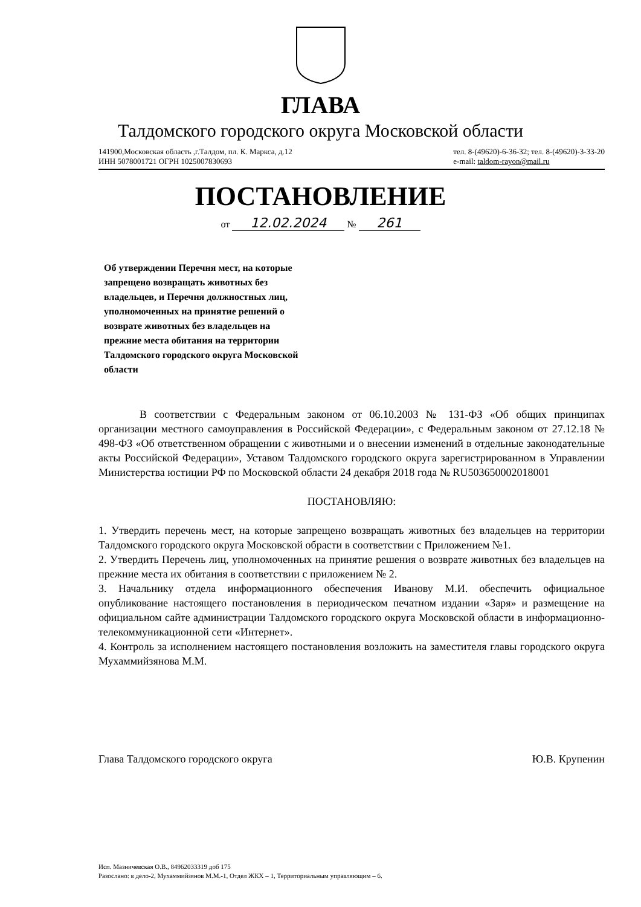ГЛАВА
Талдомского городского округа Московской области
141900,Московская область ,г.Талдом, пл. К. Маркса, д.12
ИНН 5078001721 ОГРН 1025007830693
тел. 8-(49620)-6-36-32; тел. 8-(49620)-3-33-20
e-mail: taldom-rayon@mail.ru
ПОСТАНОВЛЕНИЕ
от 12.02.2024 № 261
Об утверждении Перечня мест, на которые запрещено возвращать животных без владельцев, и Перечня должностных лиц, уполномоченных на принятие решений о возврате животных без владельцев на прежние места обитания на территории Талдомского городского округа Московской области
В соответствии с Федеральным законом от 06.10.2003 № 131-ФЗ «Об общих принципах организации местного самоуправления в Российской Федерации», с Федеральным законом от 27.12.18 № 498-ФЗ «Об ответственном обращении с животными и о внесении изменений в отдельные законодательные акты Российской Федерации», Уставом Талдомского городского округа зарегистрированном в Управлении Министерства юстиции РФ по Московской области 24 декабря 2018 года № RU503650002018001
ПОСТАНОВЛЯЮ:
1. Утвердить перечень мест, на которые запрещено возвращать животных без владельцев на территории Талдомского городского округа Московской обрасти в соответствии с Приложением №1.
2. Утвердить Перечень лиц, уполномоченных на принятие решения о возврате животных без владельцев на прежние места их обитания в соответствии с приложением № 2.
3. Начальнику отдела информационного обеспечения Иванову М.И. обеспечить официальное опубликование настоящего постановления в периодическом печатном издании «Заря» и размещение на официальном сайте администрации Талдомского городского округа Московской области в информационно-телекоммуникационной сети «Интернет».
4. Контроль за исполнением настоящего постановления возложить на заместителя главы городского округа Мухаммийзянова М.М.
Глава Талдомского городского округа
Ю.В. Крупенин
Исп. Мазничевская О.В., 84962033319 доб 175
Разослано: в дело-2, Мухаммийзянов М.М.-1, Отдел ЖКХ – 1, Территориальным управляющим – 6.